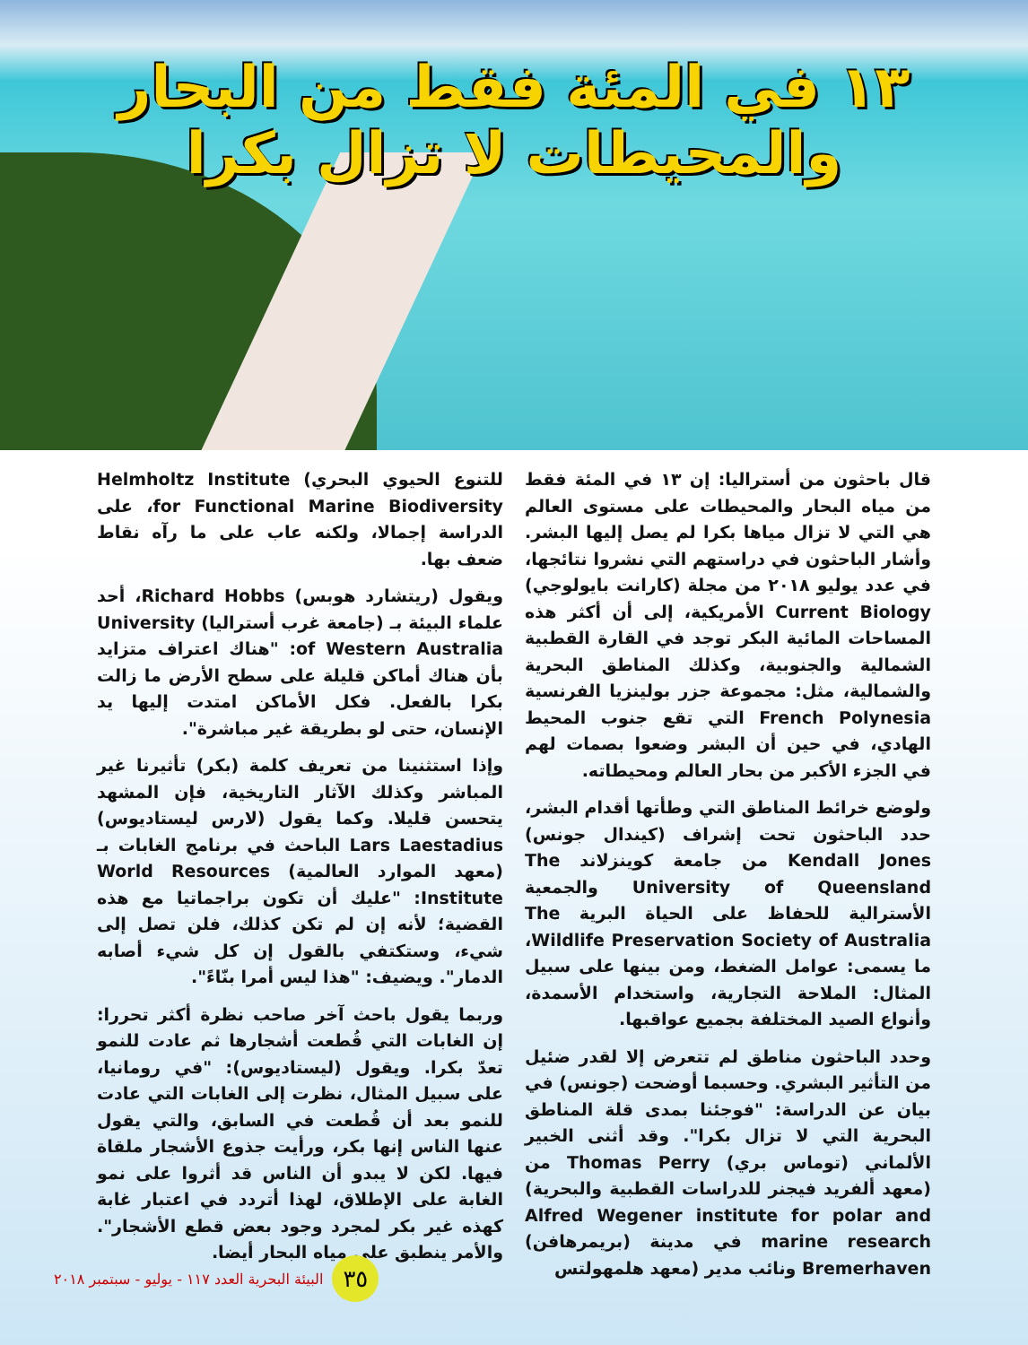١٣ في المئة فقط من البحار والمحيطات لا تزال بكرا
قال باحثون من أستراليا: إن ١٣ في المئة فقط من مياه البحار والمحيطات على مستوى العالم هي التي لا تزال مياها بكرا لم يصل إليها البشر. وأشار الباحثون في دراستهم التي نشروا نتائجها، في عدد يوليو ٢٠١٨ من مجلة (كارانت بايولوجي) Current Biology الأمريكية، إلى أن أكثر هذه المساحات المائية البكر توجد في القارة القطبية الشمالية والجنوبية، وكذلك المناطق البحرية والشمالية، مثل: مجموعة جزر بولينزيا الفرنسية French Polynesia التي تقع جنوب المحيط الهادي، في حين أن البشر وضعوا بصمات لهم في الجزء الأكبر من بحار العالم ومحيطاته.
ولوضع خرائط المناطق التي وطأتها أقدام البشر، حدد الباحثون تحت إشراف (كيندال جونس) Kendall Jones من جامعة كوينزلاند The University of Queensland والجمعية الأسترالية للحفاظ على الحياة البرية The Wildlife Preservation Society of Australia، ما يسمى: عوامل الضغط، ومن بينها على سبيل المثال: الملاحة التجارية، واستخدام الأسمدة، وأنواع الصيد المختلفة بجميع عواقبها.
وحدد الباحثون مناطق لم تتعرض إلا لقدر ضئيل من التأثير البشري. وحسبما أوضحت (جونس) في بيان عن الدراسة: "فوجئنا بمدى قلة المناطق البحرية التي لا تزال بكرا". وقد أثنى الخبير الألماني (توماس بري) Thomas Perry من (معهد ألفريد فيجنر للدراسات القطبية والبحرية) Alfred Wegener institute for polar and marine research في مدينة (بريمرهافن) Bremerhaven ونائب مدير (معهد هلمهولتس
للتنوع الحيوي البحري) Helmholtz Institute for Functional Marine Biodiversity، على الدراسة إجمالا، ولكنه عاب على ما رآه نقاط ضعف بها.
ويقول (ريتشارد هوبس) Richard Hobbs، أحد علماء البيئة بـ (جامعة غرب أستراليا) University of Western Australia: "هناك اعتراف متزايد بأن هناك أماكن قليلة على سطح الأرض ما زالت بكرا بالفعل. فكل الأماكن امتدت إليها يد الإنسان، حتى لو بطريقة غير مباشرة".
وإذا استثنينا من تعريف كلمة (بكر) تأثيرنا غير المباشر وكذلك الآثار التاريخية، فإن المشهد يتحسن قليلا. وكما يقول (لارس ليستاديوس) Lars Laestadius الباحث في برنامج الغابات بـ (معهد الموارد العالمية) World Resources Institute: "عليك أن تكون براجماتيا مع هذه القضية؛ لأنه إن لم تكن كذلك، فلن تصل إلى شيء، وستكتفي بالقول إن كل شيء أصابه الدمار". ويضيف: "هذا ليس أمرا بنّاءً".
وربما يقول باحث آخر صاحب نظرة أكثر تحررا: إن الغابات التي قُطعت أشجارها ثم عادت للنمو تعدّ بكرا. ويقول (ليستاديوس): "في رومانيا، على سبيل المثال، نظرت إلى الغابات التي عادت للنمو بعد أن قُطعت في السابق، والتي يقول عنها الناس إنها بكر، ورأيت جذوع الأشجار ملقاة فيها. لكن لا يبدو أن الناس قد أثروا على نمو الغابة على الإطلاق، لهذا أتردد في اعتبار غابة كهذه غير بكر لمجرد وجود بعض قطع الأشجار". والأمر ينطبق على مياه البحار أيضا.
٣٥
البيئة البحرية العدد ١١٧ - يوليو - سبتمبر ٢٠١٨